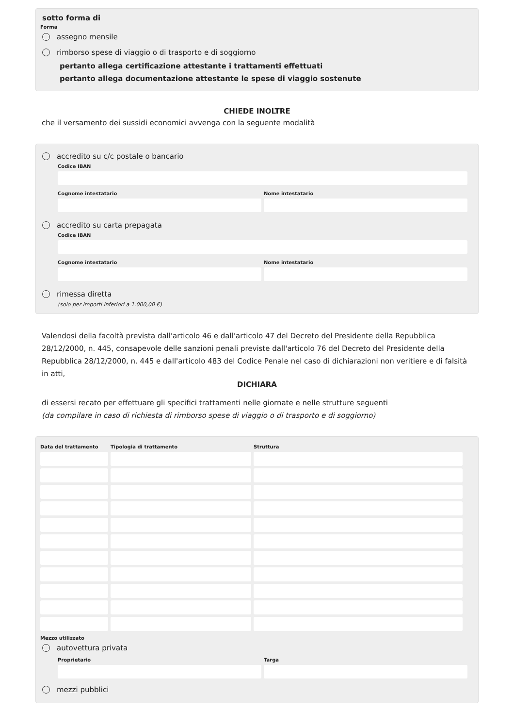sotto forma di
Forma
assegno mensile
rimborso spese di viaggio o di trasporto e di soggiorno
pertanto allega certificazione attestante i trattamenti effettuati
pertanto allega documentazione attestante le spese di viaggio sostenute
CHIEDE INOLTRE
che il versamento dei sussidi economici avvenga con la seguente modalità
accredito su c/c postale o bancario
Codice IBAN
Cognome intestatario Nome intestatario
accredito su carta prepagata
Codice IBAN
Cognome intestatario Nome intestatario
rimessa diretta
(solo per importi inferiori a 1.000,00 €)
Valendosi della facoltà prevista dall'articolo 46 e dall'articolo 47 del Decreto del Presidente della Repubblica 28/12/2000, n. 445, consapevole delle sanzioni penali previste dall'articolo 76 del Decreto del Presidente della Repubblica 28/12/2000, n. 445 e dall'articolo 483 del Codice Penale nel caso di dichiarazioni non veritiere e di falsità in atti,
DICHIARA
di essersi recato per effettuare gli specifici trattamenti nelle giornate e nelle strutture seguenti
(da compilare in caso di richiesta di rimborso spese di viaggio o di trasporto e di soggiorno)
| Data del trattamento | Tipologia di trattamento | Struttura |
| --- | --- | --- |
Mezzo utilizzato
autovettura privata
Proprietario Targa
mezzi pubblici